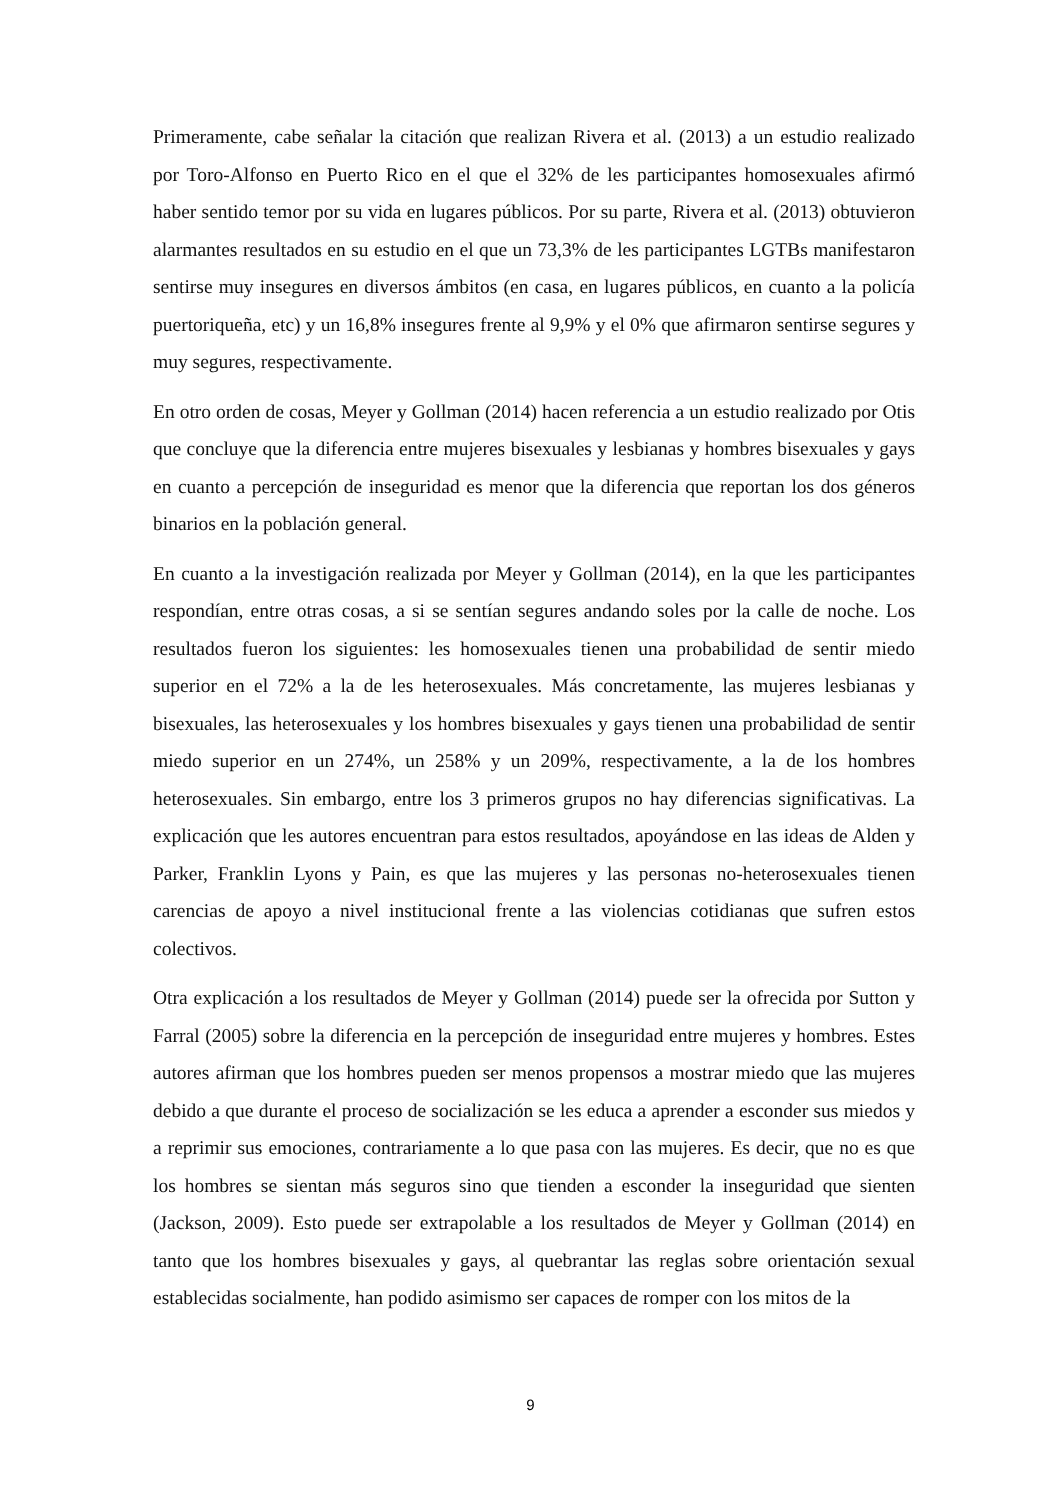Primeramente, cabe señalar la citación que realizan Rivera et al. (2013) a un estudio realizado por Toro-Alfonso en Puerto Rico en el que el 32% de les participantes homosexuales afirmó haber sentido temor por su vida en lugares públicos. Por su parte, Rivera et al. (2013) obtuvieron alarmantes resultados en su estudio en el que un 73,3% de les participantes LGTBs manifestaron sentirse muy insegures en diversos ámbitos (en casa, en lugares públicos, en cuanto a la policía puertoriqueña, etc) y un 16,8% insegures frente al 9,9% y el 0% que afirmaron sentirse segures y muy segures, respectivamente.
En otro orden de cosas, Meyer y Gollman (2014) hacen referencia a un estudio realizado por Otis que concluye que la diferencia entre mujeres bisexuales y lesbianas y hombres bisexuales y gays en cuanto a percepción de inseguridad es menor que la diferencia que reportan los dos géneros binarios en la población general.
En cuanto a la investigación realizada por Meyer y Gollman (2014), en la que les participantes respondían, entre otras cosas, a si se sentían segures andando soles por la calle de noche. Los resultados fueron los siguientes: les homosexuales tienen una probabilidad de sentir miedo superior en el 72% a la de les heterosexuales. Más concretamente, las mujeres lesbianas y bisexuales, las heterosexuales y los hombres bisexuales y gays tienen una probabilidad de sentir miedo superior en un 274%, un 258% y un 209%, respectivamente, a la de los hombres heterosexuales. Sin embargo, entre los 3 primeros grupos no hay diferencias significativas. La explicación que les autores encuentran para estos resultados, apoyándose en las ideas de Alden y Parker, Franklin Lyons y Pain, es que las mujeres y las personas no-heterosexuales tienen carencias de apoyo a nivel institucional frente a las violencias cotidianas que sufren estos colectivos.
Otra explicación a los resultados de Meyer y Gollman (2014) puede ser la ofrecida por Sutton y Farral (2005) sobre la diferencia en la percepción de inseguridad entre mujeres y hombres. Estes autores afirman que los hombres pueden ser menos propensos a mostrar miedo que las mujeres debido a que durante el proceso de socialización se les educa a aprender a esconder sus miedos y a reprimir sus emociones, contrariamente a lo que pasa con las mujeres. Es decir, que no es que los hombres se sientan más seguros sino que tienden a esconder la inseguridad que sienten (Jackson, 2009). Esto puede ser extrapolable a los resultados de Meyer y Gollman (2014) en tanto que los hombres bisexuales y gays, al quebrantar las reglas sobre orientación sexual establecidas socialmente, han podido asimismo ser capaces de romper con los mitos de la
9